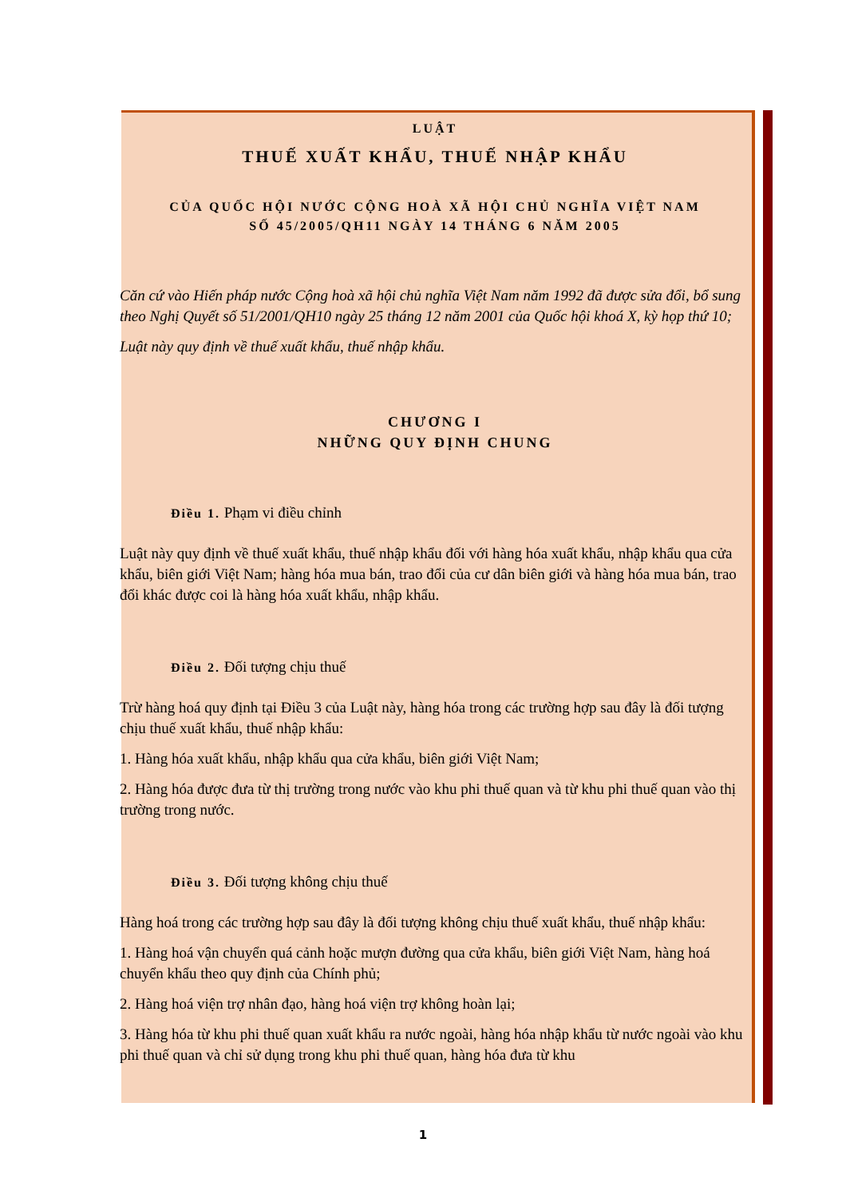LUẬT
THUẾ XUẤT KHẨU, THUẾ NHẬP KHẨU
CỦA QUỐC HỘI NƯỚC CỘNG HOÀ XÃ HỘI CHỦ NGHĨA VIỆT NAM
SỐ 45/2005/QH11 NGÀY 14 THÁNG 6 NĂM 2005
Căn cứ vào Hiến pháp nước Cộng hoà xã hội chủ nghĩa Việt Nam năm 1992 đã được sửa đổi, bổ sung theo Nghị Quyết số 51/2001/QH10 ngày 25 tháng 12 năm 2001 của Quốc hội khoá X, kỳ họp thứ 10;
Luật này quy định về thuế xuất khẩu, thuế nhập khẩu.
CHƯƠNG I
NHỮNG QUY ĐỊNH CHUNG
Điều 1. Phạm vi điều chỉnh
Luật này quy định về thuế xuất khẩu, thuế nhập khẩu đối với hàng hóa xuất khẩu, nhập khẩu qua cửa khẩu, biên giới Việt Nam; hàng hóa mua bán, trao đổi của cư dân biên giới và hàng hóa mua bán, trao đổi khác được coi là hàng hóa xuất khẩu, nhập khẩu.
Điều 2. Đối tượng chịu thuế
Trừ hàng hoá quy định tại Điều 3 của Luật này, hàng hóa trong các trường hợp sau đây là đối tượng chịu thuế xuất khẩu, thuế nhập khẩu:
1. Hàng hóa xuất khẩu, nhập khẩu qua cửa khẩu, biên giới Việt Nam;
2. Hàng hóa được đưa từ thị trường trong nước vào khu phi thuế quan và từ khu phi thuế quan vào thị trường trong nước.
Điều 3. Đối tượng không chịu thuế
Hàng hoá trong các trường hợp sau đây là đối tượng không chịu thuế xuất khẩu, thuế nhập khẩu:
1. Hàng hoá vận chuyển quá cảnh hoặc mượn đường qua cửa khẩu, biên giới Việt Nam, hàng hoá chuyển khẩu theo quy định của Chính phủ;
2. Hàng hoá viện trợ nhân đạo, hàng hoá viện trợ không hoàn lại;
3. Hàng hóa từ khu phi thuế quan xuất khẩu ra nước ngoài, hàng hóa nhập khẩu từ nước ngoài vào khu phi thuế quan và chỉ sử dụng trong khu phi thuế quan, hàng hóa đưa từ khu
1